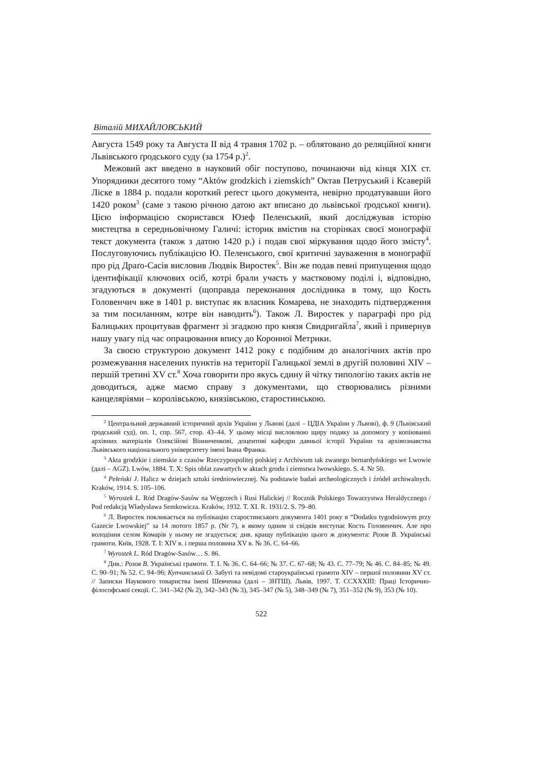Віталій МИХАЙЛОВСЬКИЙ
Августа 1549 року та Августа II від 4 травня 1702 р. – облятовано до реляційної книги Львівського ґродського суду (за 1754 р.)<sup>2</sup>.
Межовий акт введено в науковий обіг поступово, починаючи від кінця XIX ст. Упорядники десятого тому “Aktów grodzkich i ziemskich” Октав Петруський і Ксаверій Ліске в 1884 р. подали короткий реґест цього документа, невірно продатувавши його 1420 роком<sup>3</sup> (саме з такою річною датою акт вписано до львівської ґродської книги). Цією інформацією скористався Юзеф Пеленський, який досліджував історію мистецтва в середньовічному Галичі: історик вмістив на сторінках своєї монографії текст документа (також з датою 1420 р.) і подав свої міркування щодо його змісту<sup>4</sup>. Послуговуючись публікацією Ю. Пеленського, свої критичні зауваження в монографії про рід Драґо-Сасів висловив Людвік Виростек<sup>5</sup>. Він же подав певні припущення щодо ідентифікації ключових осіб, котрі брали участь у маєтковому поділі і, відповідно, згадуються в документі (щоправда переконання дослідника в тому, що Кость Головенчич вже в 1401 р. виступає як власник Комарева, не знаходить підтвердження за тим посиланням, котре він наводить<sup>6</sup>). Також Л. Виростек у параграфі про рід Балицьких процитував фрагмент зі згадкою про князя Свидригайла<sup>7</sup>, який і привернув нашу увагу під час опрацювання впису до Коронної Метрики.
За своєю структурою документ 1412 року є подібним до аналогічних актів про розмежування населених пунктів на території Галицької землі в другій половині XIV – першій третині XV ст.<sup>8</sup> Хоча говорити про якусь єдину й чітку типологію таких актів не доводиться, адже маємо справу з документами, що створювались різними канцеляріями – королівською, князівською, старостинською.
<sup>2</sup> Центральний державний історичний архів України у Львові (далі – ЦДІА України у Львові), ф. 9 (Львівський ґродський суд), оп. 1, спр. 567, стор. 43–44. У цьому місці висловлюю щиру подяку за допомогу у копіюванні архівних матеріалів Олексійові Вінниченкові, доцентові кафедри давньої історії України та архівознавства Львівського національного університету імені Івана Франка.
<sup>3</sup> Akta grodzkie i ziemskie z czasów Rzeczypospolitej polskiej z Archiwum tak zwanego bernardyńskiego we Lwowie (далі – AGZ). Lwów, 1884. T. X: Spis oblat zawartych w aktach grodu i ziemstwa lwowskiego. S. 4. Nr 50.
<sup>4</sup> Pełeński J. Halicz w dziejach sztuki średniowiecznej. Na podstawie badań archeologicznych i źródeł archiwalnych. Kraków, 1914. S. 105–106.
<sup>5</sup> Wyrostek L. Ród Dragów-Sasów na Węgrzech i Rusi Halickiej // Rocznik Polskiego Towarzystwa Heraldycznego / Pod redakcją Władysława Semkowicza. Kraków, 1932. T. XI. R. 1931/2. S. 79–80.
<sup>6</sup> Л. Виростек покликається на публікацію старостинського документа 1401 року в “Dodatku tygodniowym przy Gazecie Lwowskiej” за 14 лютого 1857 р. (Nr 7), в якому одним зі свідків виступає Кость Головенчич. Але про володіння селом Комарів у ньому не згадується; див. кращу публікацію цього ж документа: Розов В. Українські грамоти. Київ, 1928. Т. I: XIV в. і перша половина XV в. № 36. С. 64–66.
<sup>7</sup> Wyrostek L. Ród Dragów-Sasów… S. 86.
<sup>8</sup> Див.: Розов В. Українські грамоти. Т. I. № 36. С. 64–66; № 37. С. 67–68; № 43. С. 77–79; № 46. С. 84–85; № 49. С. 90–91; № 52. С. 94–96; Купчинський О. Забуті та невідомі староукраїнські грамоти XIV – першої половини XV ст. // Записки Наукового товариства імені Шевченка (далі – ЗНТШ). Львів, 1997. Т. CCXXXIII: Праці Історично-філософської секції. С. 341–342 (№ 2), 342–343 (№ 3), 345–347 (№ 5), 348–349 (№ 7), 351–352 (№ 9), 353 (№ 10).
522